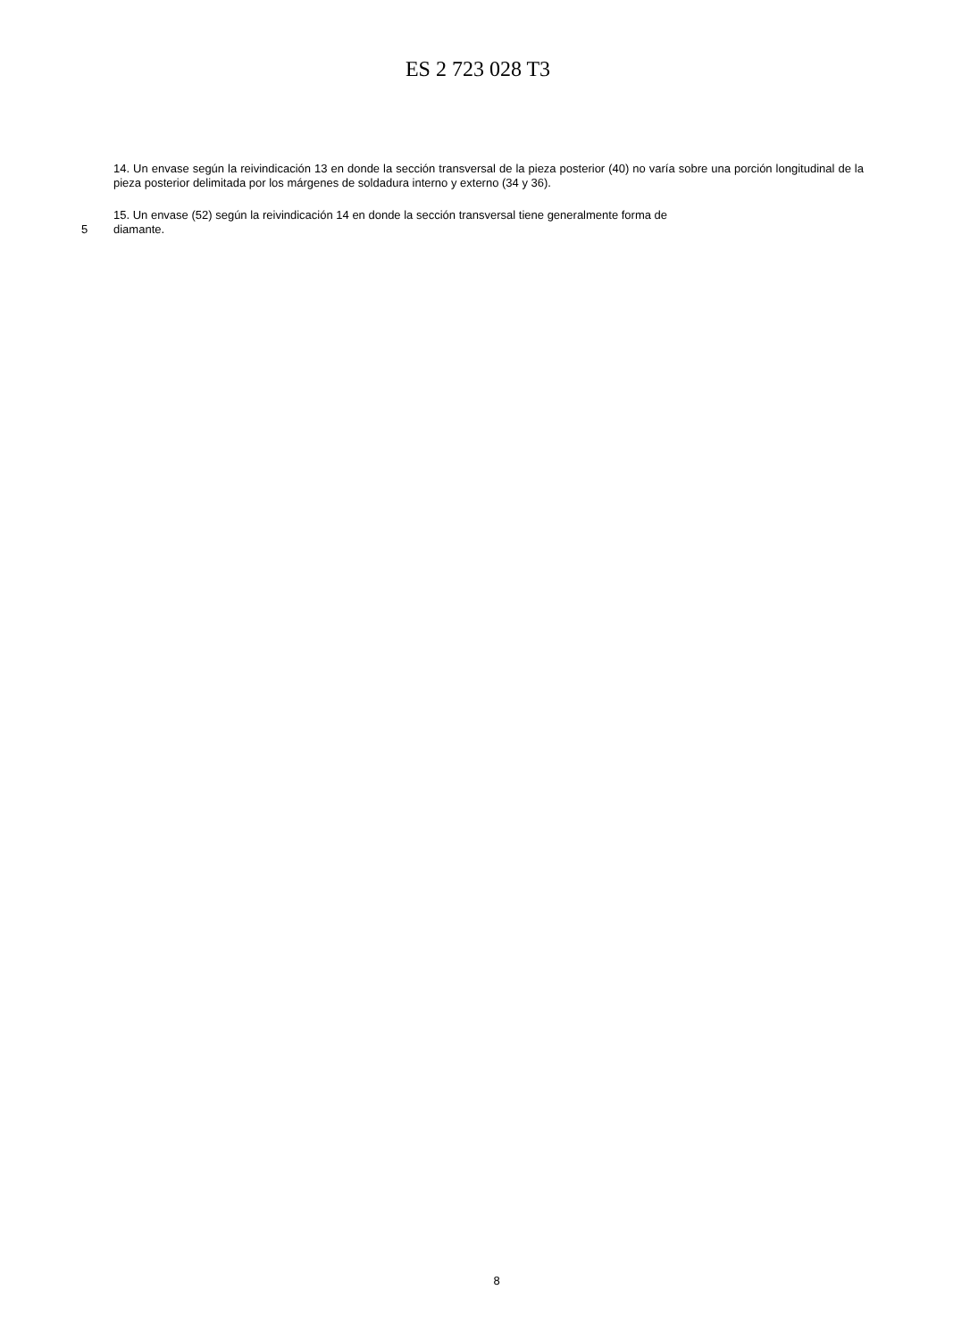ES 2 723 028 T3
14. Un envase según la reivindicación 13 en donde la sección transversal de la pieza posterior (40) no varía sobre una porción longitudinal de la pieza posterior delimitada por los márgenes de soldadura interno y externo (34 y 36).
15. Un envase (52) según la reivindicación 14 en donde la sección transversal tiene generalmente forma de
5 diamante.
8